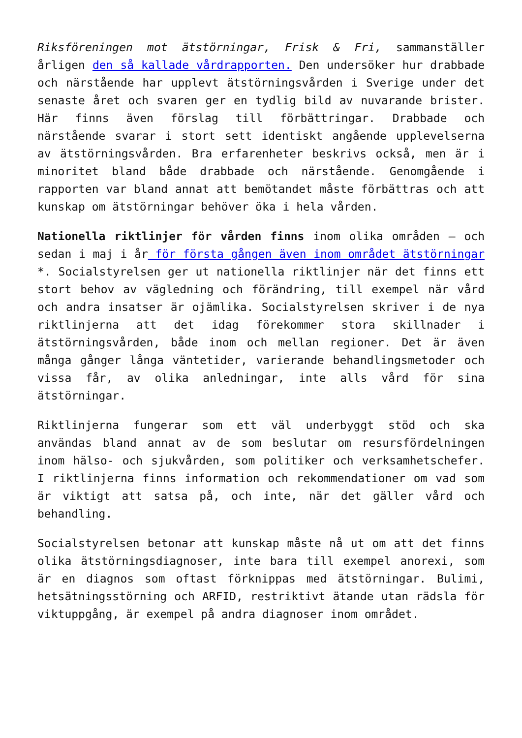Riksföreningen mot ätstörningar, Frisk & Fri, sammanställer årligen den så kallade vårdrapporten. Den undersöker hur drabbade och närstående har upplevt ätstörningsvården i Sverige under det senaste året och svaren ger en tydlig bild av nuvarande brister. Här finns även förslag till förbättringar. Drabbade och närstående svarar i stort sett identiskt angående upplevelserna av ätstörningsvården. Bra erfarenheter beskrivs också, men är i minoritet bland både drabbade och närstående. Genomgående i rapporten var bland annat att bemötandet måste förbättras och att kunskap om ätstörningar behöver öka i hela vården.
Nationella riktlinjer för vården finns inom olika områden – och sedan i maj i år för första gången även inom området ätstörningar *. Socialstyrelsen ger ut nationella riktlinjer när det finns ett stort behov av vägledning och förändring, till exempel när vård och andra insatser är ojämlika. Socialstyrelsen skriver i de nya riktlinjerna att det idag förekommer stora skillnader i ätstörningsvården, både inom och mellan regioner. Det är även många gånger långa väntetider, varierande behandlingsmetoder och vissa får, av olika anledningar, inte alls vård för sina ätstörningar.
Riktlinjerna fungerar som ett väl underbyggt stöd och ska användas bland annat av de som beslutar om resursfördelningen inom hälso- och sjukvården, som politiker och verksamhetschefer. I riktlinjerna finns information och rekommendationer om vad som är viktigt att satsa på, och inte, när det gäller vård och behandling.
Socialstyrelsen betonar att kunskap måste nå ut om att det finns olika ätstörningsdiagnoser, inte bara till exempel anorexi, som är en diagnos som oftast förknippas med ätstörningar. Bulimi, hetsätningsstörning och ARFID, restriktivt ätande utan rädsla för viktuppgång, är exempel på andra diagnoser inom området.